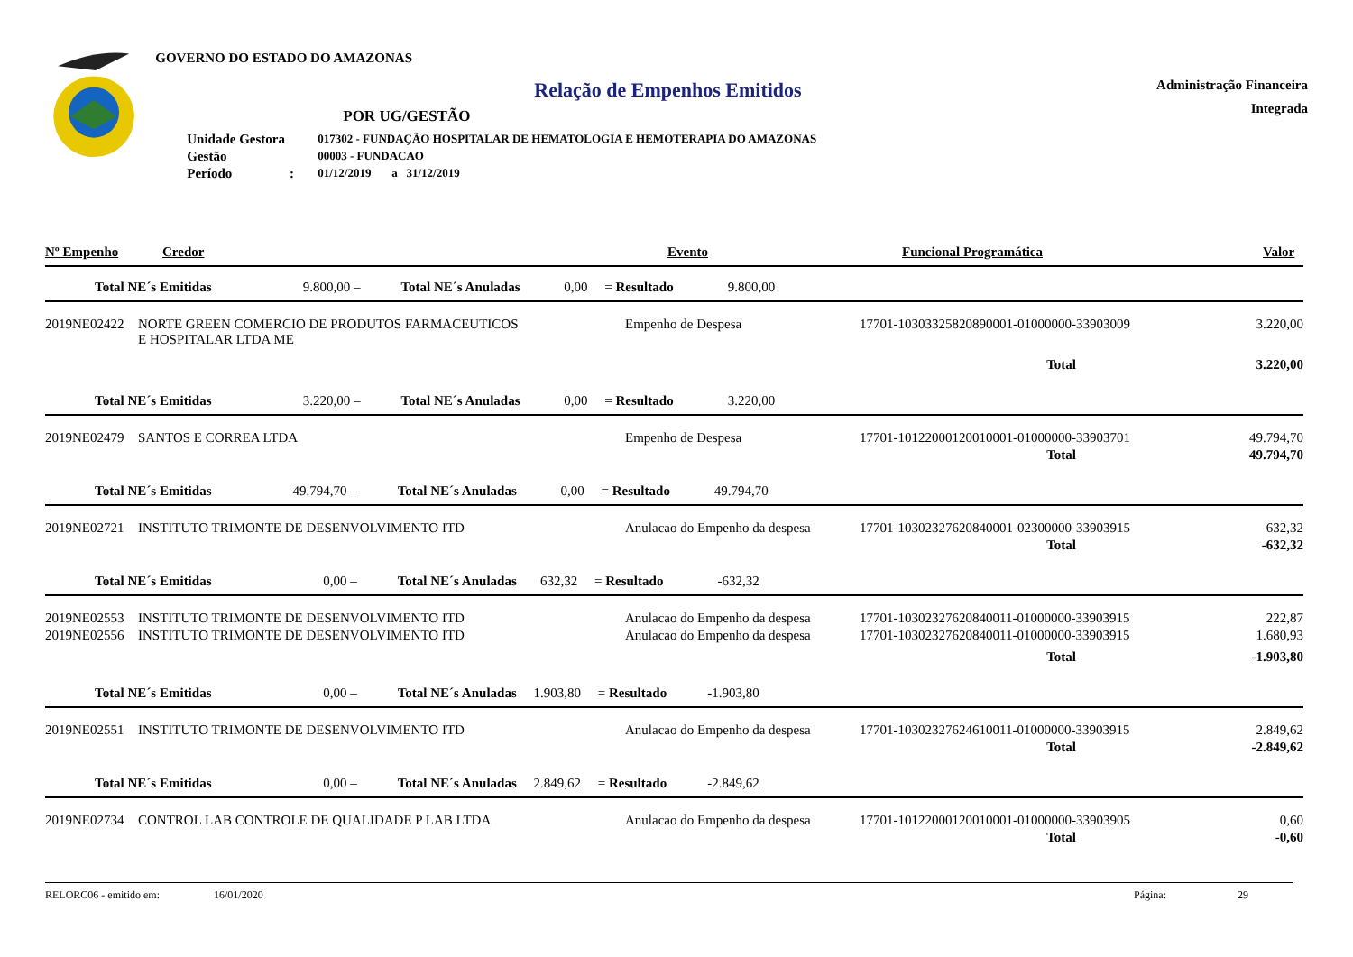GOVERNO DO ESTADO DO AMAZONAS
Relação de Empenhos Emitidos
Administração Financeira
Integrada
POR UG/GESTÃO
| Unidade Gestora | 017302 - FUNDAÇÃO HOSPITALAR DE HEMATOLOGIA E HEMOTERAPIA DO AMAZONAS |
| Gestão | 00003 - FUNDACAO |
| Período : | 01/12/2019 a 31/12/2019 |
| Nº Empenho | Credor | Evento | Funcional Programática | Valor |
| Total NE´s Emitidas 9.800,00 – Total NE´s Anuladas 0,00 = Resultado 9.800,00 | | | | |
| 2019NE02422 | NORTE GREEN COMERCIO DE PRODUTOS FARMACEUTICOS E HOSPITALAR LTDA ME | Empenho de Despesa | 17701-10303325820890001-01000000-33903009 | 3.220,00 |
| | | | Total | 3.220,00 |
| Total NE´s Emitidas 3.220,00 – Total NE´s Anuladas 0,00 = Resultado 3.220,00 | | | | |
| 2019NE02479 | SANTOS E CORREA LTDA | Empenho de Despesa | 17701-10122000120010001-01000000-33903701 | 49.794,70 |
| | | | Total | 49.794,70 |
| Total NE´s Emitidas 49.794,70 – Total NE´s Anuladas 0,00 = Resultado 49.794,70 | | | | |
| 2019NE02721 | INSTITUTO TRIMONTE DE DESENVOLVIMENTO ITD | Anulacao do Empenho da despesa | 17701-10302327620840001-02300000-33903915 | 632,32 |
| | | | Total | -632,32 |
| Total NE´s Emitidas 0,00 – Total NE´s Anuladas 632,32 = Resultado -632,32 | | | | |
| 2019NE02553 | INSTITUTO TRIMONTE DE DESENVOLVIMENTO ITD | Anulacao do Empenho da despesa | 17701-10302327620840011-01000000-33903915 | 222,87 |
| 2019NE02556 | INSTITUTO TRIMONTE DE DESENVOLVIMENTO ITD | Anulacao do Empenho da despesa | 17701-10302327620840011-01000000-33903915 | 1.680,93 |
| | | | Total | -1.903,80 |
| Total NE´s Emitidas 0,00 – Total NE´s Anuladas 1.903,80 = Resultado -1.903,80 | | | | |
| 2019NE02551 | INSTITUTO TRIMONTE DE DESENVOLVIMENTO ITD | Anulacao do Empenho da despesa | 17701-10302327624610011-01000000-33903915 | 2.849,62 |
| | | | Total | -2.849,62 |
| Total NE´s Emitidas 0,00 – Total NE´s Anuladas 2.849,62 = Resultado -2.849,62 | | | | |
| 2019NE02734 | CONTROL LAB CONTROLE DE QUALIDADE P LAB LTDA | Anulacao do Empenho da despesa | 17701-10122000120010001-01000000-33903905 | 0,60 |
| | | | Total | -0,60 |
RELORC06 - emitido em: 16/01/2020 Página: 29